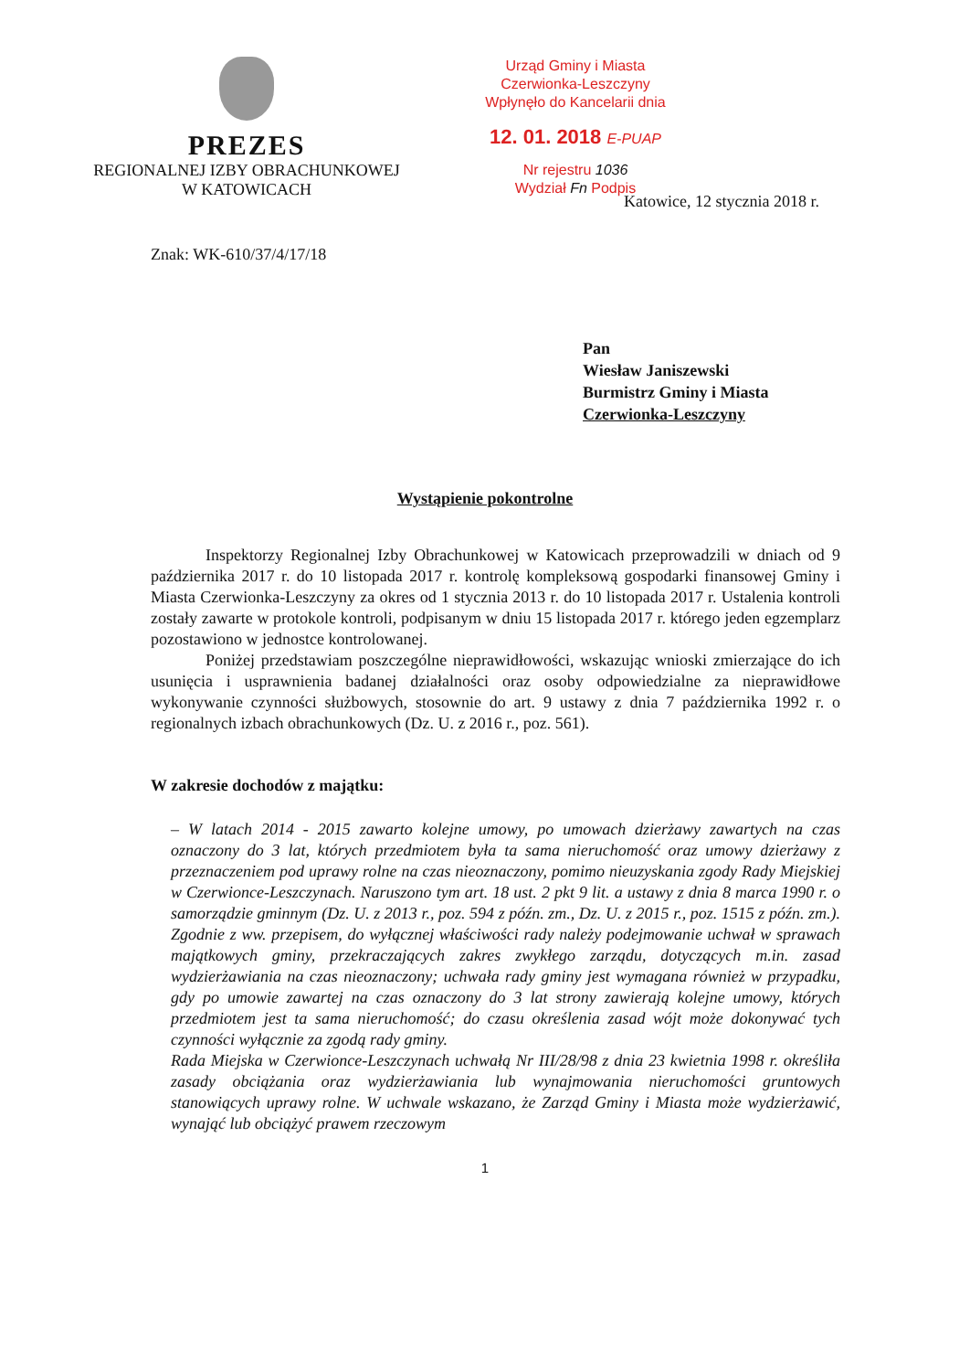PREZES
REGIONALNEJ IZBY OBRACHUNKOWEJ
W KATOWICACH
Urząd Gminy i Miasta
Czerwionka-Leszczyny
Wpłynęło do Kancelarii dnia
12. 01. 2018 E-PUAP
Nr rejestru 1036
Wydział Fn Podpis
Katowice, 12 stycznia 2018 r.
Znak: WK-610/37/4/17/18
Pan
Wiesław Janiszewski
Burmistrz Gminy i Miasta
Czerwionka-Leszczyny
Wystąpienie pokontrolne
Inspektorzy Regionalnej Izby Obrachunkowej w Katowicach przeprowadzili w dniach od 9 października 2017 r. do 10 listopada 2017 r. kontrolę kompleksową gospodarki finansowej Gminy i Miasta Czerwionka-Leszczyny za okres od 1 stycznia 2013 r. do 10 listopada 2017 r. Ustalenia kontroli zostały zawarte w protokole kontroli, podpisanym w dniu 15 listopada 2017 r. którego jeden egzemplarz pozostawiono w jednostce kontrolowanej.
Poniżej przedstawiam poszczególne nieprawidłowości, wskazując wnioski zmierzające do ich usunięcia i usprawnienia badanej działalności oraz osoby odpowiedzialne za nieprawidłowe wykonywanie czynności służbowych, stosownie do art. 9 ustawy z dnia 7 października 1992 r. o regionalnych izbach obrachunkowych (Dz. U. z 2016 r., poz. 561).
W zakresie dochodów z majątku:
– W latach 2014 - 2015 zawarto kolejne umowy, po umowach dzierżawy zawartych na czas oznaczony do 3 lat, których przedmiotem była ta sama nieruchomość oraz umowy dzierżawy z przeznaczeniem pod uprawy rolne na czas nieoznaczony, pomimo nieuzyskania zgody Rady Miejskiej w Czerwionce-Leszczynach. Naruszono tym art. 18 ust. 2 pkt 9 lit. a ustawy z dnia 8 marca 1990 r. o samorządzie gminnym (Dz. U. z 2013 r., poz. 594 z późn. zm., Dz. U. z 2015 r., poz. 1515 z późn. zm.). Zgodnie z ww. przepisem, do wyłącznej właściwości rady należy podejmowanie uchwał w sprawach majątkowych gminy, przekraczających zakres zwykłego zarządu, dotyczących m.in. zasad wydzierżawiania na czas nieoznaczony; uchwała rady gminy jest wymagana również w przypadku, gdy po umowie zawartej na czas oznaczony do 3 lat strony zawierają kolejne umowy, których przedmiotem jest ta sama nieruchomość; do czasu określenia zasad wójt może dokonywać tych czynności wyłącznie za zgodą rady gminy.
Rada Miejska w Czerwionce-Leszczynach uchwałą Nr III/28/98 z dnia 23 kwietnia 1998 r. określiła zasady obciążania oraz wydzierżawiania lub wynajmowania nieruchomości gruntowych stanowiących uprawy rolne. W uchwale wskazano, że Zarząd Gminy i Miasta może wydzierżawić, wynająć lub obciążyć prawem rzeczowym
1